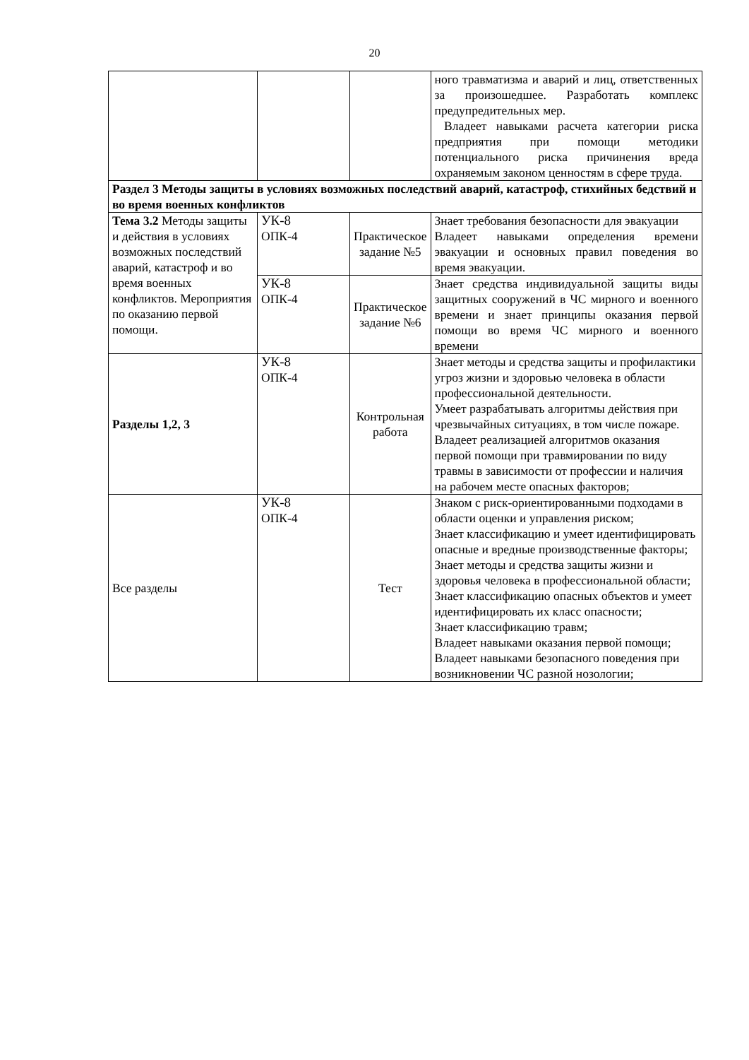20
| | | | ного травматизма и аварий и лиц, ответственных за произошедшее. Разработать комплекс предупредительных мер. Владеет навыками расчета категории риска предприятия при помощи методики потенциального риска причинения вреда охраняемым законом ценностям в сфере труда. |
| Раздел 3 Методы защиты в условиях возможных последствий аварий, катастроф, стихийных бедствий и во время военных конфликтов | | | |
| Тема 3.2 Методы защиты и действия в условиях возможных последствий аварий, катастроф и во время военных конфликтов. Мероприятия по оказанию первой помощи. | УК-8 ОПК-4 | Практическое задание №5 | Знает требования безопасности для эвакуации Владеет навыками определения времени эвакуации и основных правил поведения во время эвакуации. |
| | УК-8 ОПК-4 | Практическое задание №6 | Знает средства индивидуальной защиты виды защитных сооружений в ЧС мирного и военного времени и знает принципы оказания первой помощи во время ЧС мирного и военного времени |
| Разделы 1,2, 3 | УК-8 ОПК-4 | Контрольная работа | Знает методы и средства защиты и профилактики угроз жизни и здоровью человека в области профессиональной деятельности. Умеет разрабатывать алгоритмы действия при чрезвычайных ситуациях, в том числе пожаре. Владеет реализацией алгоритмов оказания первой помощи при травмировании по виду травмы в зависимости от профессии и наличия на рабочем месте опасных факторов; |
| Все разделы | УК-8 ОПК-4 | Тест | Знаком с риск-ориентированными подходами в области оценки и управления риском; Знает классификацию и умеет идентифицировать опасные и вредные производственные факторы; Знает методы и средства защиты жизни и здоровья человека в профессиональной области; Знает классификацию опасных объектов и умеет идентифицировать их класс опасности; Знает классификацию травм; Владеет навыками оказания первой помощи; Владеет навыками безопасного поведения при возникновении ЧС разной нозологии; |